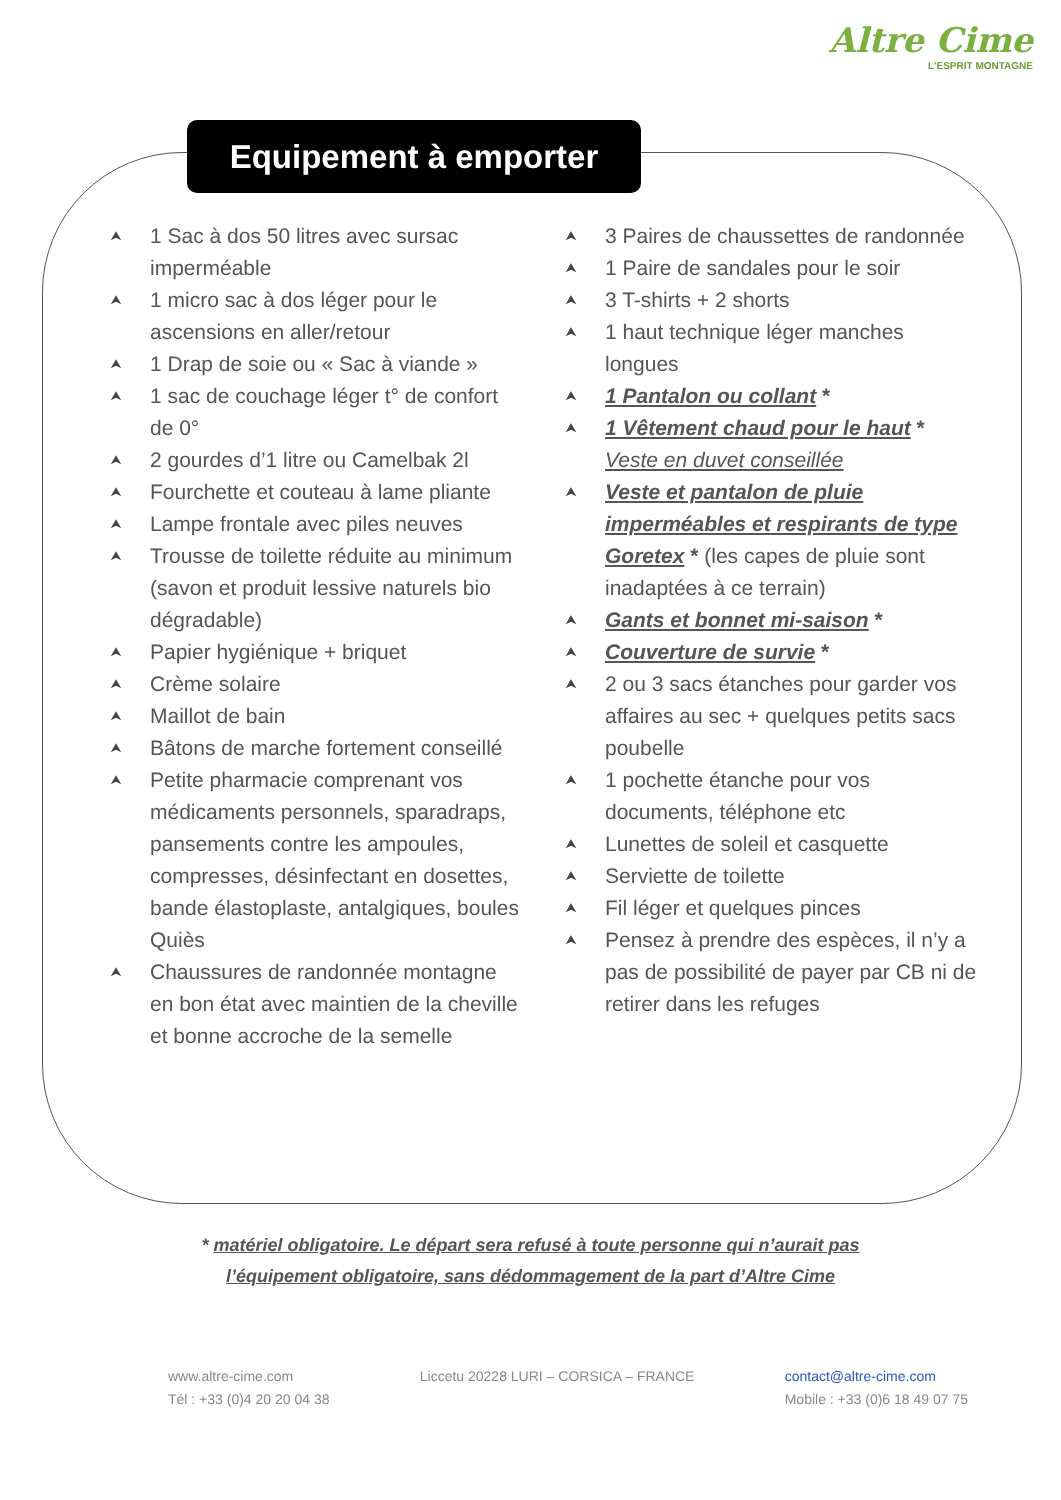Altre Cime
L'ESPRIT MONTAGNE
Equipement à emporter
⮝ 1 Sac à dos 50 litres avec sursac imperméable
⮝ 1 micro sac à dos léger pour le ascensions en aller/retour
⮝ 1 Drap de soie ou « Sac à viande »
⮝ 1 sac de couchage léger t° de confort de 0°
⮝ 2 gourdes d’1 litre ou Camelbak 2l
⮝ Fourchette et couteau à lame pliante
⮝ Lampe frontale avec piles neuves
⮝ Trousse de toilette réduite au minimum (savon et produit lessive naturels bio dégradable)
⮝ Papier hygiénique + briquet
⮝ Crème solaire
⮝ Maillot de bain
⮝ Bâtons de marche fortement conseillé
⮝ Petite pharmacie comprenant vos médicaments personnels, sparadraps, pansements contre les ampoules, compresses, désinfectant en dosettes, bande élastoplaste, antalgiques, boules Quiès
⮝ Chaussures de randonnée montagne en bon état avec maintien de la cheville et bonne accroche de la semelle
⮝ 3 Paires de chaussettes de randonnée
⮝ 1 Paire de sandales pour le soir
⮝ 3 T-shirts + 2 shorts
⮝ 1 haut technique léger manches longues
⮝ 1 Pantalon ou collant *
⮝ 1 Vêtement chaud pour le haut *
Veste en duvet conseillée
⮝ Veste et pantalon de pluie imperméables et respirants de type Goretex * (les capes de pluie sont inadaptées à ce terrain)
⮝ Gants et bonnet mi-saison *
⮝ Couverture de survie *
⮝ 2 ou 3 sacs étanches pour garder vos affaires au sec + quelques petits sacs poubelle
⮝ 1 pochette étanche pour vos documents, téléphone etc
⮝ Lunettes de soleil et casquette
⮝ Serviette de toilette
⮝ Fil léger et quelques pinces
⮝ Pensez à prendre des espèces, il n’y a pas de possibilité de payer par CB ni de retirer dans les refuges
* matériel obligatoire. Le départ sera refusé à toute personne qui n’aurait pas
l’équipement obligatoire, sans dédommagement de la part d’Altre Cime
www.altre-cime.com
Tél : +33 (0)4 20 20 04 38
Liccetu 20228 LURI – CORSICA – FRANCE
contact@altre-cime.com
Mobile : +33 (0)6 18 49 07 75